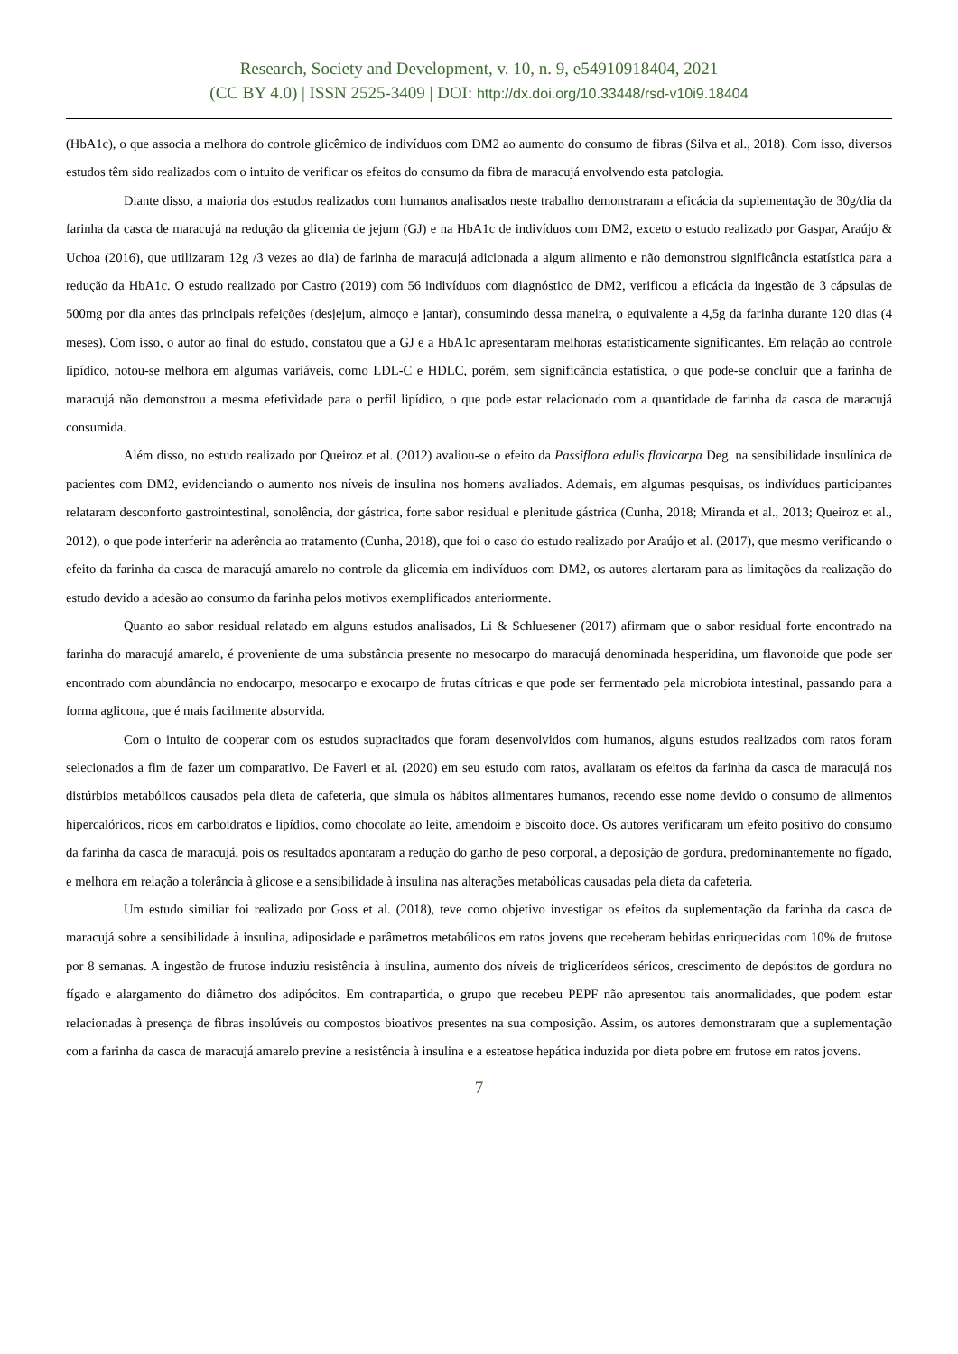Research, Society and Development, v. 10, n. 9, e54910918404, 2021
(CC BY 4.0) | ISSN 2525-3409 | DOI: http://dx.doi.org/10.33448/rsd-v10i9.18404
(HbA1c), o que associa a melhora do controle glicêmico de indivíduos com DM2 ao aumento do consumo de fibras (Silva et al., 2018). Com isso, diversos estudos têm sido realizados com o intuito de verificar os efeitos do consumo da fibra de maracujá envolvendo esta patologia.
Diante disso, a maioria dos estudos realizados com humanos analisados neste trabalho demonstraram a eficácia da suplementação de 30g/dia da farinha da casca de maracujá na redução da glicemia de jejum (GJ) e na HbA1c de indivíduos com DM2, exceto o estudo realizado por Gaspar, Araújo & Uchoa (2016), que utilizaram 12g /3 vezes ao dia) de farinha de maracujá adicionada a algum alimento e não demonstrou significância estatística para a redução da HbA1c. O estudo realizado por Castro (2019) com 56 indivíduos com diagnóstico de DM2, verificou a eficácia da ingestão de 3 cápsulas de 500mg por dia antes das principais refeições (desjejum, almoço e jantar), consumindo dessa maneira, o equivalente a 4,5g da farinha durante 120 dias (4 meses). Com isso, o autor ao final do estudo, constatou que a GJ e a HbA1c apresentaram melhoras estatisticamente significantes. Em relação ao controle lipídico, notou-se melhora em algumas variáveis, como LDL-C e HDLC, porém, sem significância estatística, o que pode-se concluir que a farinha de maracujá não demonstrou a mesma efetividade para o perfil lipídico, o que pode estar relacionado com a quantidade de farinha da casca de maracujá consumida.
Além disso, no estudo realizado por Queiroz et al. (2012) avaliou-se o efeito da Passiflora edulis flavicarpa Deg. na sensibilidade insulínica de pacientes com DM2, evidenciando o aumento nos níveis de insulina nos homens avaliados. Ademais, em algumas pesquisas, os indivíduos participantes relataram desconforto gastrointestinal, sonolência, dor gástrica, forte sabor residual e plenitude gástrica (Cunha, 2018; Miranda et al., 2013; Queiroz et al., 2012), o que pode interferir na aderência ao tratamento (Cunha, 2018), que foi o caso do estudo realizado por Araújo et al. (2017), que mesmo verificando o efeito da farinha da casca de maracujá amarelo no controle da glicemia em indivíduos com DM2, os autores alertaram para as limitações da realização do estudo devido a adesão ao consumo da farinha pelos motivos exemplificados anteriormente.
Quanto ao sabor residual relatado em alguns estudos analisados, Li & Schluesener (2017) afirmam que o sabor residual forte encontrado na farinha do maracujá amarelo, é proveniente de uma substância presente no mesocarpo do maracujá denominada hesperidina, um flavonoide que pode ser encontrado com abundância no endocarpo, mesocarpo e exocarpo de frutas cítricas e que pode ser fermentado pela microbiota intestinal, passando para a forma aglicona, que é mais facilmente absorvida.
Com o intuito de cooperar com os estudos supracitados que foram desenvolvidos com humanos, alguns estudos realizados com ratos foram selecionados a fim de fazer um comparativo. De Faveri et al. (2020) em seu estudo com ratos, avaliaram os efeitos da farinha da casca de maracujá nos distúrbios metabólicos causados pela dieta de cafeteria, que simula os hábitos alimentares humanos, recendo esse nome devido o consumo de alimentos hipercalóricos, ricos em carboidratos e lipídios, como chocolate ao leite, amendoim e biscoito doce. Os autores verificaram um efeito positivo do consumo da farinha da casca de maracujá, pois os resultados apontaram a redução do ganho de peso corporal, a deposição de gordura, predominantemente no fígado, e melhora em relação a tolerância à glicose e a sensibilidade à insulina nas alterações metabólicas causadas pela dieta da cafeteria.
Um estudo similiar foi realizado por Goss et al. (2018), teve como objetivo investigar os efeitos da suplementação da farinha da casca de maracujá sobre a sensibilidade à insulina, adiposidade e parâmetros metabólicos em ratos jovens que receberam bebidas enriquecidas com 10% de frutose por 8 semanas. A ingestão de frutose induziu resistência à insulina, aumento dos níveis de triglicerídeos séricos, crescimento de depósitos de gordura no fígado e alargamento do diâmetro dos adipócitos. Em contrapartida, o grupo que recebeu PEPF não apresentou tais anormalidades, que podem estar relacionadas à presença de fibras insolúveis ou compostos bioativos presentes na sua composição. Assim, os autores demonstraram que a suplementação com a farinha da casca de maracujá amarelo previne a resistência à insulina e a esteatose hepática induzida por dieta pobre em frutose em ratos jovens.
7